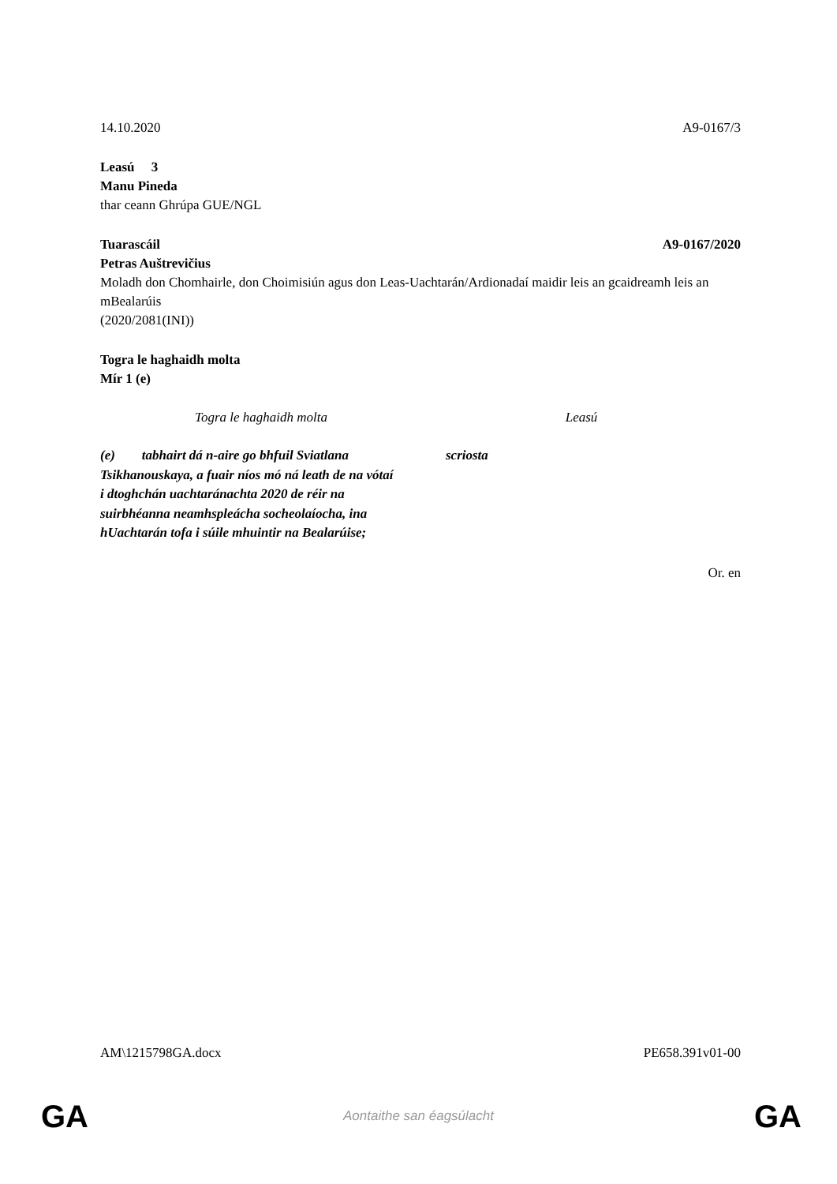14.10.2020 A9-0167/3
Leasú 3
Manu Pineda
thar ceann Ghrúpa GUE/NGL
Tuarascáil A9-0167/2020
Petras Auštrevičius
Moladh don Chomhairle, don Choimisiún agus don Leas-Uachtarán/Ardionadaí maidir leis an gcaidreamh leis an mBealarúis
(2020/2081(INI))
Togra le haghaidh molta
Mír 1 (e)
| Togra le haghaidh molta | Leasú |
| --- | --- |
| (e) tabhairt dá n-aire go bhfuil Sviatlana Tsikhanouskaya, a fuair níos mó ná leath de na vótaí i dtoghchán uachtaránachta 2020 de réir na suirbhéanna neamhspleácha socheolaíocha, ina hUachtarán tofa i súile mhuintir na Bealarúise; | scriosta |
Or. en
AM\1215798GA.docx PE658.391v01-00
GA
Aontaithe san éagsúlacht GA